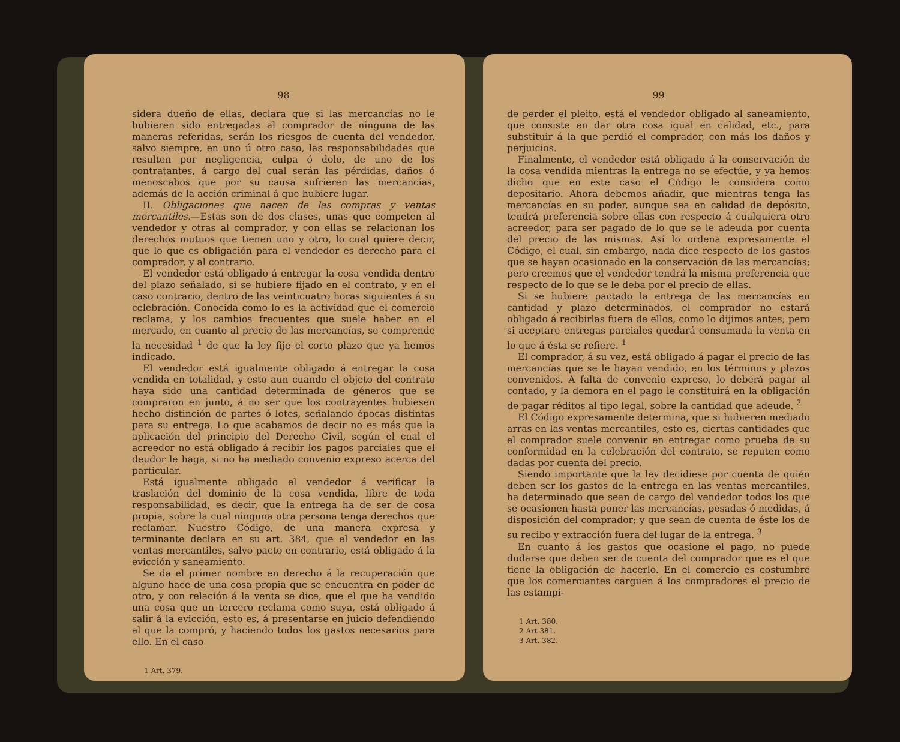98
sidera dueño de ellas, declara que si las mercancías no le hubieren sido entregadas al comprador de ninguna de las maneras referidas, serán los riesgos de cuenta del vendedor, salvo siempre, en uno ú otro caso, las responsabilidades que resulten por negligencia, culpa ó dolo, de uno de los contratantes, á cargo del cual serán las pérdidas, daños ó menoscabos que por su causa sufrieren las mercancías, además de la acción criminal á que hubiere lugar.
II. Obligaciones que nacen de las compras y ventas mercantiles.—Estas son de dos clases, unas que competen al vendedor y otras al comprador, y con ellas se relacionan los derechos mutuos que tienen uno y otro, lo cual quiere decir, que lo que es obligación para el vendedor es derecho para el comprador, y al contrario.
El vendedor está obligado á entregar la cosa vendida dentro del plazo señalado, si se hubiere fijado en el contrato, y en el caso contrario, dentro de las veinticuatro horas siguientes á su celebración. Conocida como lo es la actividad que el comercio reclama, y los cambios frecuentes que suele haber en el mercado, en cuanto al precio de las mercancías, se comprende la necesidad <sup>1</sup> de que la ley fije el corto plazo que ya hemos indicado.
El vendedor está igualmente obligado á entregar la cosa vendida en totalidad, y esto aun cuando el objeto del contrato haya sido una cantidad determinada de géneros que se compraron en junto, á no ser que los contrayentes hubiesen hecho distinción de partes ó lotes, señalando épocas distintas para su entrega. Lo que acabamos de decir no es más que la aplicación del principio del Derecho Civil, según el cual el acreedor no está obligado á recibir los pagos parciales que el deudor le haga, si no ha mediado convenio expreso acerca del particular.
Está igualmente obligado el vendedor á verificar la traslación del dominio de la cosa vendida, libre de toda responsabilidad, es decir, que la entrega ha de ser de cosa propia, sobre la cual ninguna otra persona tenga derechos que reclamar. Nuestro Código, de una manera expresa y terminante declara en su art. 384, que el vendedor en las ventas mercantiles, salvo pacto en contrario, está obligado á la evicción y saneamiento.
Se da el primer nombre en derecho á la recuperación que alguno hace de una cosa propia que se encuentra en poder de otro, y con relación á la venta se dice, que el que ha vendido una cosa que un tercero reclama como suya, está obligado á salir á la evicción, esto es, á presentarse en juicio defendiendo al que la compró, y haciendo todos los gastos necesarios para ello. En el caso
1 Art. 379.
99
de perder el pleito, está el vendedor obligado al saneamiento, que consiste en dar otra cosa igual en calidad, etc., para substituir á la que perdió el comprador, con más los daños y perjuicios.
Finalmente, el vendedor está obligado á la conservación de la cosa vendida mientras la entrega no se efectúe, y ya hemos dicho que en este caso el Código le considera como depositario. Ahora debemos añadir, que mientras tenga las mercancías en su poder, aunque sea en calidad de depósito, tendrá preferencia sobre ellas con respecto á cualquiera otro acreedor, para ser pagado de lo que se le adeuda por cuenta del precio de las mismas. Así lo ordena expresamente el Código, el cual, sin embargo, nada dice respecto de los gastos que se hayan ocasionado en la conservación de las mercancías; pero creemos que el vendedor tendrá la misma preferencia que respecto de lo que se le deba por el precio de ellas.
Si se hubiere pactado la entrega de las mercancías en cantidad y plazo determinados, el comprador no estará obligado á recibirlas fuera de ellos, como lo dijimos antes; pero si aceptare entregas parciales quedará consumada la venta en lo que á ésta se refiere. <sup>1</sup>
El comprador, á su vez, está obligado á pagar el precio de las mercancías que se le hayan vendido, en los términos y plazos convenidos. A falta de convenio expreso, lo deberá pagar al contado, y la demora en el pago le constituirá en la obligación de pagar réditos al tipo legal, sobre la cantidad que adeude. <sup>2</sup>
El Código expresamente determina, que si hubieren mediado arras en las ventas mercantiles, esto es, ciertas cantidades que el comprador suele convenir en entregar como prueba de su conformidad en la celebración del contrato, se reputen como dadas por cuenta del precio.
Siendo importante que la ley decidiese por cuenta de quién deben ser los gastos de la entrega en las ventas mercantiles, ha determinado que sean de cargo del vendedor todos los que se ocasionen hasta poner las mercancías, pesadas ó medidas, á disposición del comprador; y que sean de cuenta de éste los de su recibo y extracción fuera del lugar de la entrega. <sup>3</sup>
En cuanto á los gastos que ocasione el pago, no puede dudarse que deben ser de cuenta del comprador que es el que tiene la obligación de hacerlo. En el comercio es costumbre que los comerciantes carguen á los compradores el precio de las estampi-
1 Art. 380.
2 Art 381.
3 Art. 382.